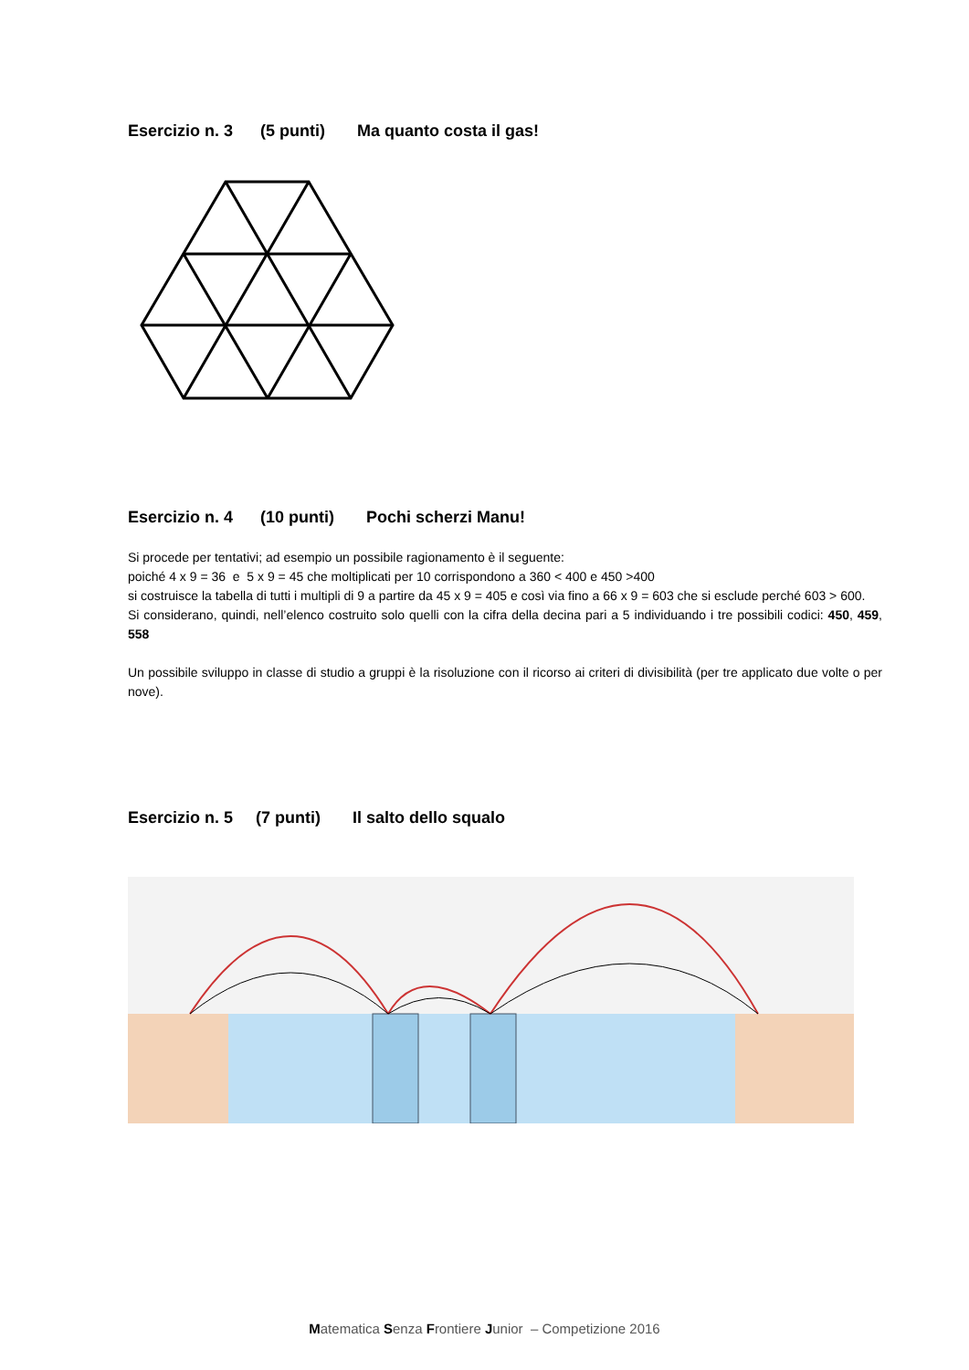Esercizio n. 3 (5 punti) Ma quanto costa il gas!
Esercizio n. 4 (10 punti) Pochi scherzi Manu!
Si procede per tentativi; ad esempio un possibile ragionamento è il seguente:
poiché 4 x 9 = 36 e 5 x 9 = 45 che moltiplicati per 10 corrispondono a 360 < 400 e 450 >400
si costruisce la tabella di tutti i multipli di 9 a partire da 45 x 9 = 405 e così via fino a 66 x 9 = 603 che si esclude perché 603 > 600.
Si considerano, quindi, nell’elenco costruito solo quelli con la cifra della decina pari a 5 individuando i tre possibili codici: 450, 459, 558
Un possibile sviluppo in classe di studio a gruppi è la risoluzione con il ricorso ai criteri di divisibilità (per tre applicato due volte o per nove).
Esercizio n. 5 (7 punti) Il salto dello squalo
Matematica Senza Frontiere Junior – Competizione 2016